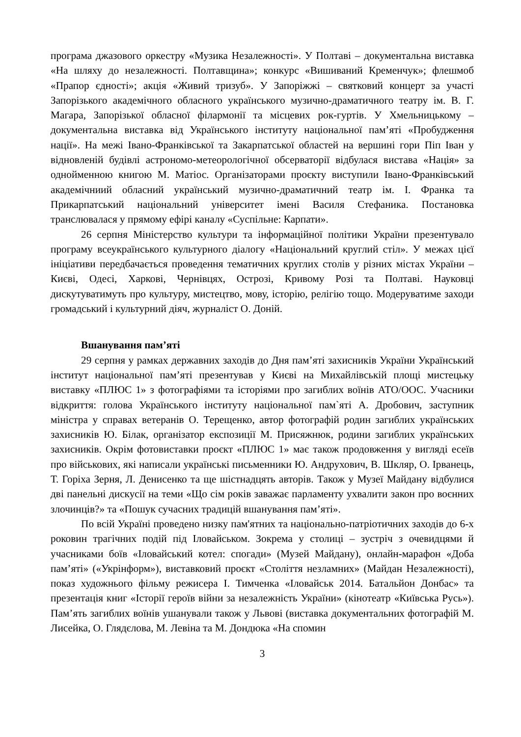програма джазового оркестру «Музика Незалежності». У Полтаві – документальна виставка «На шляху до незалежності. Полтавщина»; конкурс «Вишиваний Кременчук»; флешмоб «Прапор єдності»; акція «Живий тризуб». У Запоріжжі – святковий концерт за участі Запорізького академічного обласного українського музично-драматичного театру ім. В. Г. Магара, Запорізької обласної філармонії та місцевих рок-гуртів. У Хмельницькому – документальна виставка від Українського інституту національної пам’яті «Пробудження нації». На межі Івано-Франківської та Закарпатської областей на вершині гори Піп Іван у відновленій будівлі астрономо-метеорологічної обсерваторії відбулася вистава «Нація» за однойменною книгою М. Матіос. Організаторами проєкту виступили Івано-Франківський академічниий обласний український музично-драматичний театр ім. І. Франка та Прикарпатський національний університет імені Василя Стефаника. Постановка транслювалася у прямому ефірі каналу «Суспільне: Карпати».
26 серпня Міністерство культури та інформаційної політики України презентувало програму всеукраїнського культурного діалогу «Національний круглий стіл». У межах цієї ініціативи передбачається проведення тематичних круглих столів у різних містах України – Києві, Одесі, Харкові, Чернівцях, Острозі, Кривому Розі та Полтаві. Науковці дискутуватимуть про культуру, мистецтво, мову, історію, релігію тощо. Модеруватиме заходи громадський і культурний діяч, журналіст О. Доній.
Вшанування пам’яті
29 серпня у рамках державних заходів до Дня пам’яті захисників України Український інститут національної пам’яті презентував у Києві на Михайлівській площі мистецьку виставку «ПЛЮС 1» з фотографіями та історіями про загиблих воїнів АТО/ООС. Учасники відкриття: голова Українського інституту національної пам`яті А. Дробович, заступник міністра у справах ветеранів О. Терещенко, автор фотографій родин загиблих українських захисників Ю. Білак, організатор експозиції М. Присяжнюк, родини загиблих українських захисників. Окрім фотовиставки проєкт «ПЛЮС 1» має також продовження у вигляді есеїв про військових, які написали українські письменники Ю. Андрухович, В. Шкляр, О. Ірванець, Т. Горіха Зерня, Л. Денисенко та ще шістнадцять авторів. Також у Музеї Майдану відбулися дві панельні дискусії на теми «Що сім років заважає парламенту ухвалити закон про воєнних злочинців?» та «Пошук сучасних традицій вшанування пам’яті».
По всій Україні проведено низку пам'ятних та національно-патріотичних заходів до 6-х роковин трагічних подій під Іловайськом. Зокрема у столиці – зустріч з очевидцями й учасниками боїв «Іловайський котел: спогади» (Музей Майдану), онлайн-марафон «Доба пам’яті» («Укрінформ»), виставковий проєкт «Століття незламних» (Майдан Незалежності), показ художнього фільму режисера І. Тимченка «Іловайськ 2014. Батальйон Донбас» та презентація книг «Історії героїв війни за незалежність України» (кінотеатр «Київська Русь»). Пам’ять загиблих воїнів ушанували також у Львові (виставка документальних фотографій М. Лисейка, О. Глядєлова, М. Левіна та М. Дондюка «На спомин
3